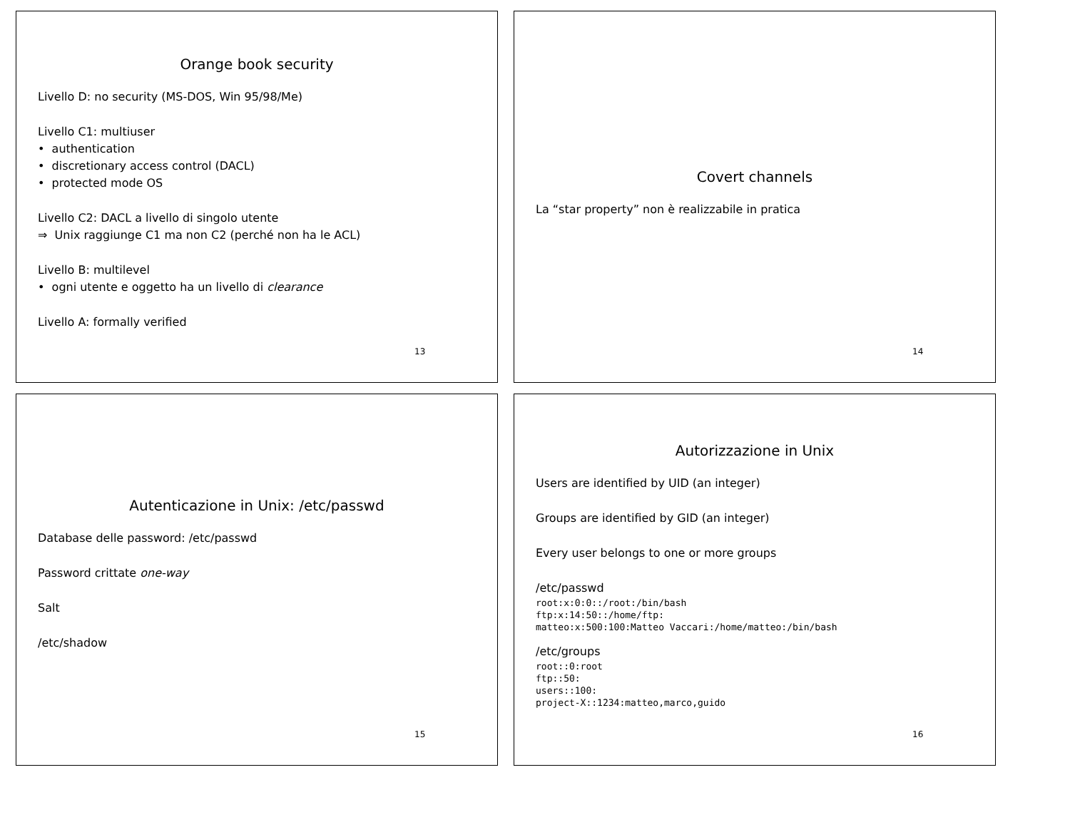Orange book security
Livello D: no security (MS-DOS, Win 95/98/Me)
Livello C1: multiuser
• authentication
• discretionary access control (DACL)
• protected mode OS
Livello C2: DACL a livello di singolo utente
⇒ Unix raggiunge C1 ma non C2 (perché non ha le ACL)
Livello B: multilevel
• ogni utente e oggetto ha un livello di clearance
Livello A: formally verified
13
Covert channels
La “star property” non è realizzabile in pratica
14
Autenticazione in Unix: /etc/passwd
Database delle password: /etc/passwd
Password crittate one-way
Salt
/etc/shadow
15
Autorizzazione in Unix
Users are identified by UID (an integer)
Groups are identified by GID (an integer)
Every user belongs to one or more groups
/etc/passwd
root:x:0:0::/root:/bin/bash
ftp:x:14:50::/home/ftp:
matteo:x:500:100:Matteo Vaccari:/home/matteo:/bin/bash
/etc/groups
root::0:root
ftp::50:
users::100:
project-X::1234:matteo,marco,guido
16